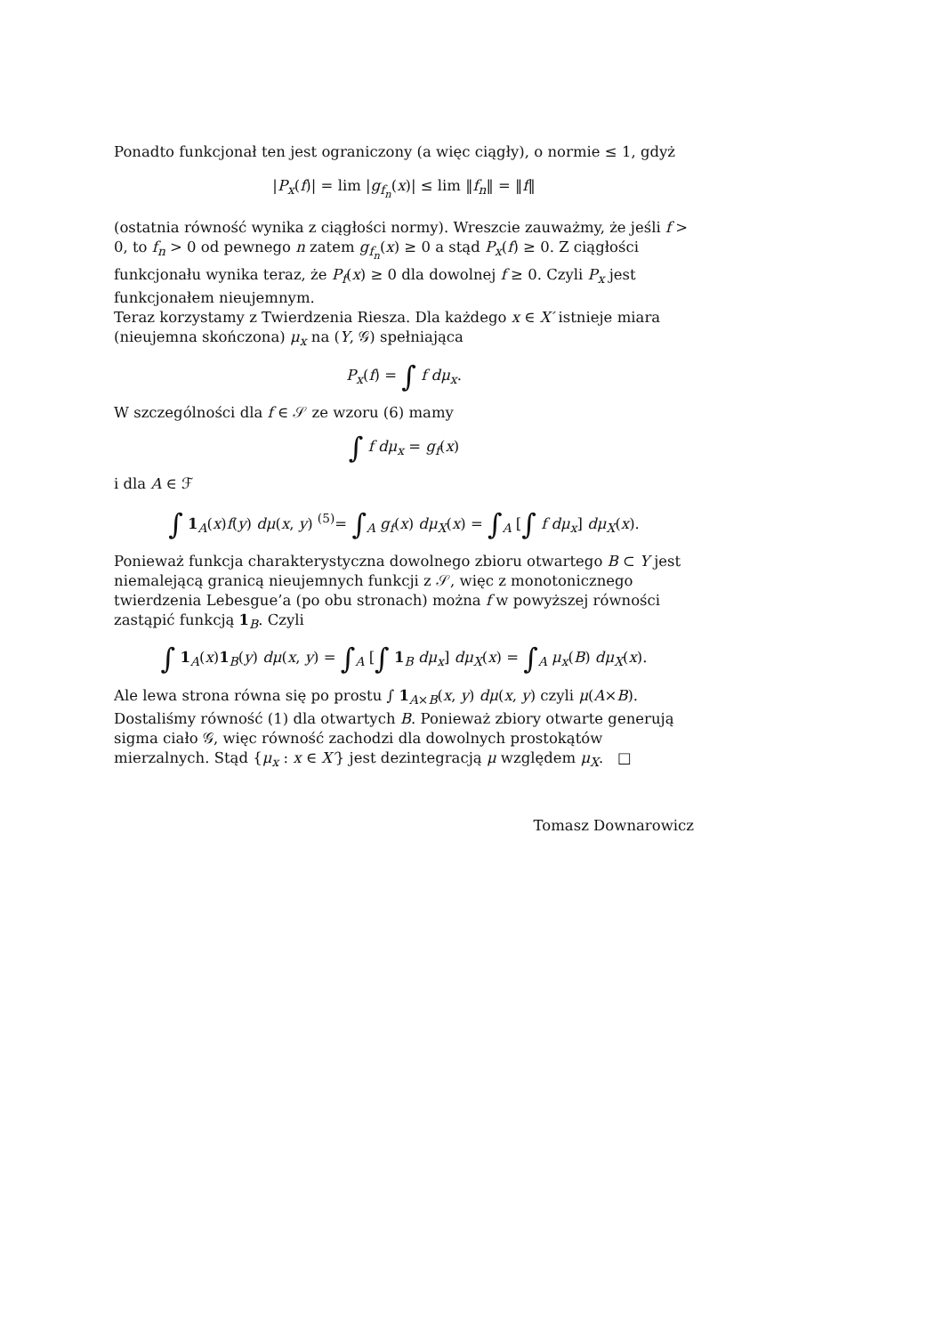Ponadto funkcjonał ten jest ograniczony (a więc ciągły), o normie ≤ 1, gdyż
|P<sub>x</sub>(f)| = lim |g<sub>f<sub>n</sub></sub>(x)| ≤ lim ‖f<sub>n</sub>‖ = ‖f‖
(ostatnia równość wynika z ciągłości normy). Wreszcie zauważmy, że jeśli f > 0, to f<sub>n</sub> > 0 od pewnego n zatem g<sub>f<sub>n</sub></sub>(x) ≥ 0 a stąd P<sub>x</sub>(f) ≥ 0. Z ciągłości funkcjonału wynika teraz, że P<sub>f</sub>(x) ≥ 0 dla dowolnej f ≥ 0. Czyli P<sub>x</sub> jest funkcjonałem nieujemnym.
Teraz korzystamy z Twierdzenia Riesza. Dla każdego x ∈ X′ istnieje miara (nieujemna skończona) μ<sub>x</sub> na (Y, 𝒢) spełniająca
P<sub>x</sub>(f) = ∫ f dμ<sub>x</sub>.
W szczególności dla f ∈ 𝒮 ze wzoru (6) mamy
∫ f dμ<sub>x</sub> = g<sub>f</sub>(x)
i dla A ∈ ℱ
∫ 1<sub>A</sub>(x)f(y) dμ(x, y) <sup>(5)</sup>= ∫<sub>A</sub> g<sub>f</sub>(x) dμ<sub>X</sub>(x) = ∫<sub>A</sub> [∫ f dμ<sub>x</sub>] dμ<sub>X</sub>(x).
Ponieważ funkcja charakterystyczna dowolnego zbioru otwartego B ⊂ Y jest niemalejącą granicą nieujemnych funkcji z 𝒮, więc z monotonicznego twierdzenia Lebesgue’a (po obu stronach) można f w powyższej równości zastąpić funkcją 1<sub>B</sub>. Czyli
∫ 1<sub>A</sub>(x)1<sub>B</sub>(y) dμ(x, y) = ∫<sub>A</sub> [∫ 1<sub>B</sub> dμ<sub>x</sub>] dμ<sub>X</sub>(x) = ∫<sub>A</sub> μ<sub>x</sub>(B) dμ<sub>X</sub>(x).
Ale lewa strona równa się po prostu ∫ 1<sub>A×B</sub>(x, y) dμ(x, y) czyli μ(A×B). Dostaliśmy równość (1) dla otwartych B. Ponieważ zbiory otwarte generują sigma ciało 𝒢, więc równość zachodzi dla dowolnych prostokątów mierzalnych. Stąd {μ<sub>x</sub> : x ∈ X′} jest dezintegracją μ względem μ<sub>X</sub>. □
Tomasz Downarowicz